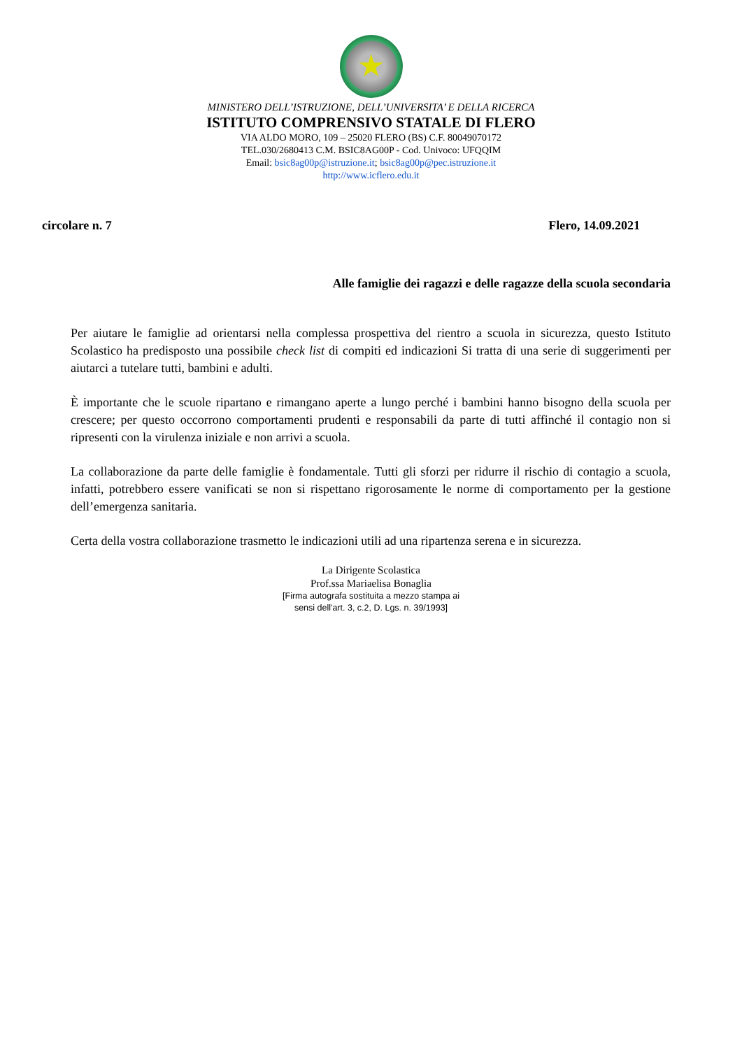★
MINISTERO DELL’ISTRUZIONE, DELL’UNIVERSITA’ E DELLA RICERCA
ISTITUTO COMPRENSIVO STATALE DI FLERO
VIA ALDO MORO, 109 – 25020 FLERO (BS) C.F. 80049070172
TEL.030/2680413 C.M. BSIC8AG00P - Cod. Univoco: UFQQIM
Email: bsic8ag00p@istruzione.it; bsic8ag00p@pec.istruzione.it
http://www.icflero.edu.it
circolare n. 7 Flero, 14.09.2021
Alle famiglie dei ragazzi e delle ragazze della scuola secondaria
Per aiutare le famiglie ad orientarsi nella complessa prospettiva del rientro a scuola in sicurezza, questo Istituto Scolastico ha predisposto una possibile check list di compiti ed indicazioni Si tratta di una serie di suggerimenti per aiutarci a tutelare tutti, bambini e adulti.
È importante che le scuole ripartano e rimangano aperte a lungo perché i bambini hanno bisogno della scuola per crescere; per questo occorrono comportamenti prudenti e responsabili da parte di tutti affinché il contagio non si ripresenti con la virulenza iniziale e non arrivi a scuola.
La collaborazione da parte delle famiglie è fondamentale. Tutti gli sforzi per ridurre il rischio di contagio a scuola, infatti, potrebbero essere vanificati se non si rispettano rigorosamente le norme di comportamento per la gestione dell’emergenza sanitaria.
Certa della vostra collaborazione trasmetto le indicazioni utili ad una ripartenza serena e in sicurezza.
La Dirigente Scolastica
Prof.ssa Mariaelisa Bonaglia
[Firma autografa sostituita a mezzo stampa ai
sensi dell'art. 3, c.2, D. Lgs. n. 39/1993]